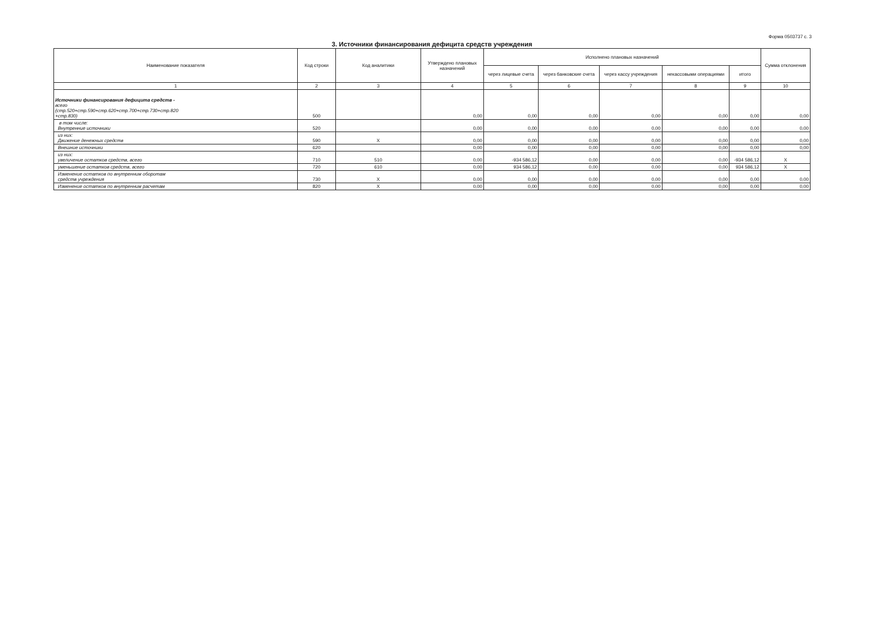Форма 0503737 с. 3
3. Источники финансирования дефицита средств учреждения
| Наименование показателя | Код строки | Код аналитики | Утверждено плановых назначений | Исполнено плановых назначений | | | | | Сумма отклонения |
| --- | --- | --- | --- | --- | --- | --- | --- | --- | --- |
| | | | | через лицевые счета | через банковские счета | через кассу учреждения | некассовыми операциями | итого | |
| 1 | 2 | 3 | 4 | 5 | 6 | 7 | 8 | 9 | 10 |
| Источники финансирования дефицита средств - всего (стр.520+стр.590+стр.620+стр.700+стр.730+стр.820 +стр.830) | 500 | | 0,00 | 0,00 | 0,00 | 0,00 | 0,00 | 0,00 | 0,00 |
| в том числе: Внутренние источники | 520 | | 0,00 | 0,00 | 0,00 | 0,00 | 0,00 | 0,00 | 0,00 |
| из них: Движение денежных средств | 590 | X | 0,00 | 0,00 | 0,00 | 0,00 | 0,00 | 0,00 | 0,00 |
| Внешние источники | 620 | | 0,00 | 0,00 | 0,00 | 0,00 | 0,00 | 0,00 | 0,00 |
| из них: увеличение остатков средств, всего | 710 | 510 | 0,00 | -934 586,12 | 0,00 | 0,00 | 0,00 | -934 586,12 | X |
| уменьшение остатков средств, всего | 720 | 610 | 0,00 | 934 586,12 | 0,00 | 0,00 | 0,00 | 934 586,12 | X |
| Изменение остатков по внутренним оборотам средств учреждения | 730 | X | 0,00 | 0,00 | 0,00 | 0,00 | 0,00 | 0,00 | 0,00 |
| Изменение остатков по внутренним расчетам | 820 | X | 0,00 | 0,00 | 0,00 | 0,00 | 0,00 | 0,00 | 0,00 |